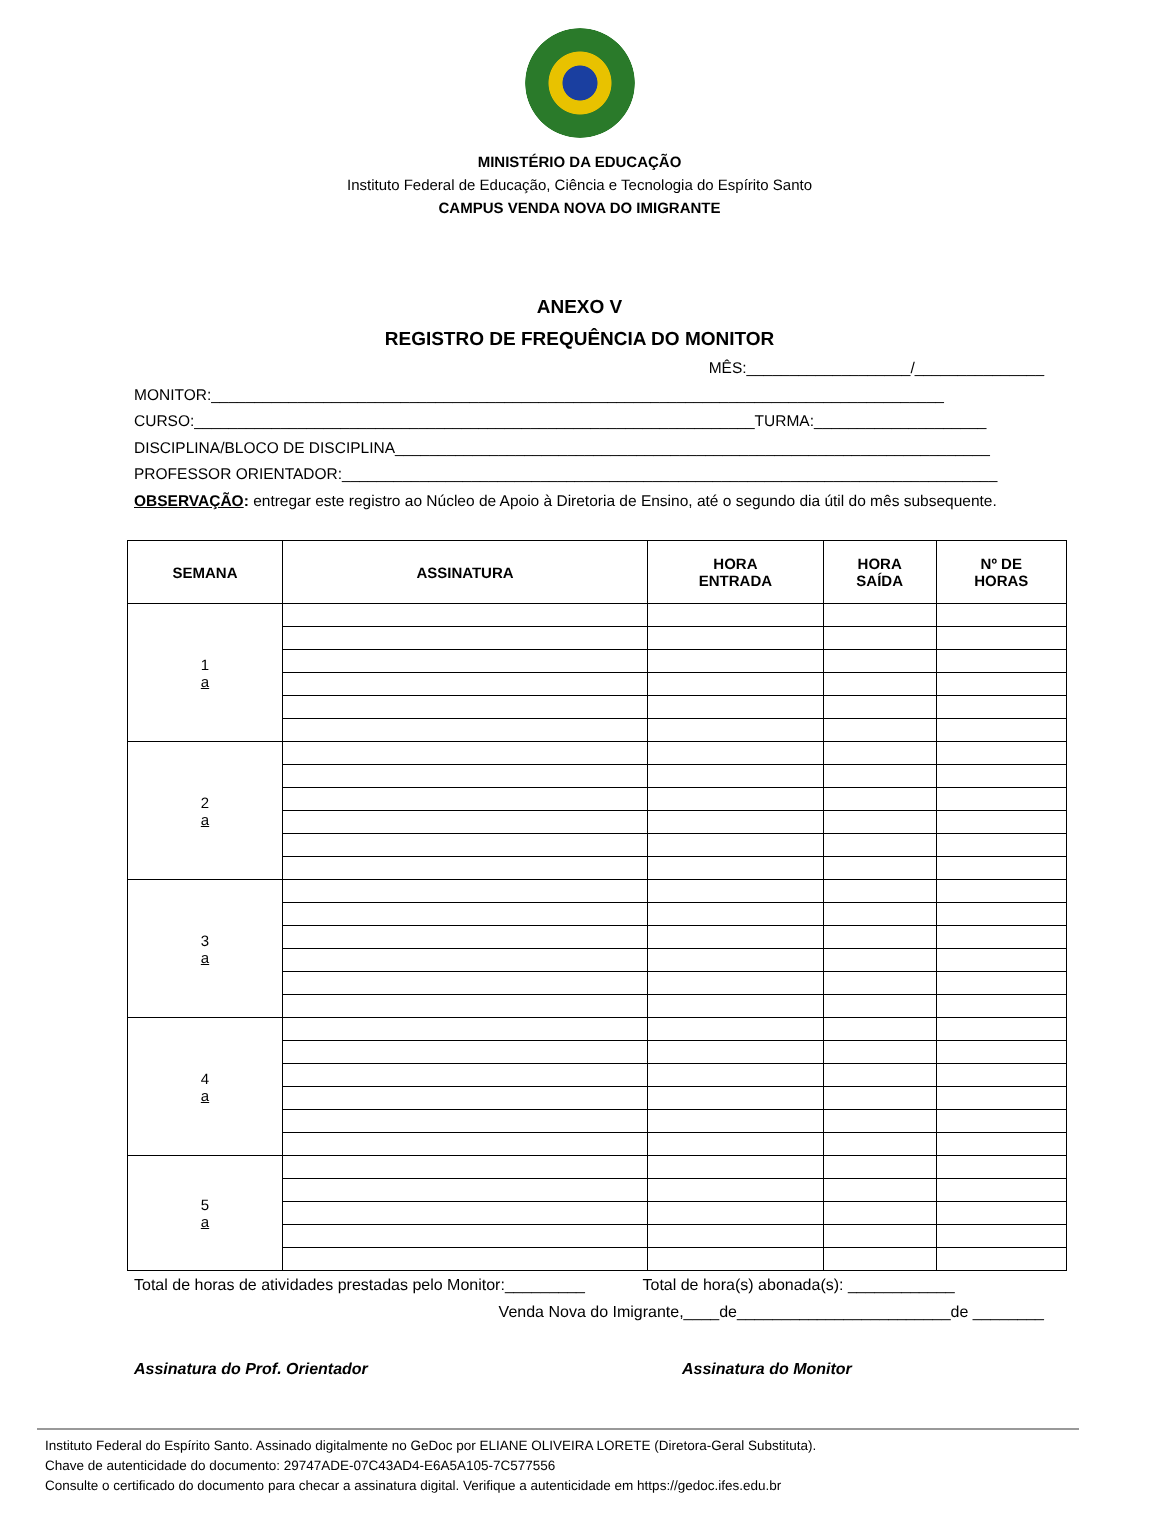MINISTÉRIO DA EDUCAÇÃO
Instituto Federal de Educação, Ciência e Tecnologia do Espírito Santo
CAMPUS VENDA NOVA DO IMIGRANTE
ANEXO V
REGISTRO DE FREQUÊNCIA DO MONITOR
MÊS:___________________/_______________
MONITOR:_____________________________________________________________________________________
CURSO:_________________________________________________________________TURMA:____________________
DISCIPLINA/BLOCO DE DISCIPLINA_____________________________________________________________________
PROFESSOR ORIENTADOR:____________________________________________________________________________
OBSERVAÇÃO: entregar este registro ao Núcleo de Apoio à Diretoria de Ensino, até o segundo dia útil do mês subsequente.
| SEMANA | ASSINATURA | HORA ENTRADA | HORA SAÍDA | Nº DE HORAS |
| --- | --- | --- | --- | --- |
| 1 a | | | | |
| 2 a | | | | |
| 3 a | | | | |
| 4 a | | | | |
| 5 a | | | | |
Total de horas de atividades prestadas pelo Monitor:_________ Total de hora(s) abonada(s): ____________
Venda Nova do Imigrante,____de________________________de ________
Assinatura do Prof. Orientador Assinatura do Monitor
Instituto Federal do Espírito Santo. Assinado digitalmente no GeDoc por ELIANE OLIVEIRA LORETE (Diretora-Geral Substituta).
Chave de autenticidade do documento: 29747ADE-07C43AD4-E6A5A105-7C577556
Consulte o certificado do documento para checar a assinatura digital. Verifique a autenticidade em https://gedoc.ifes.edu.br